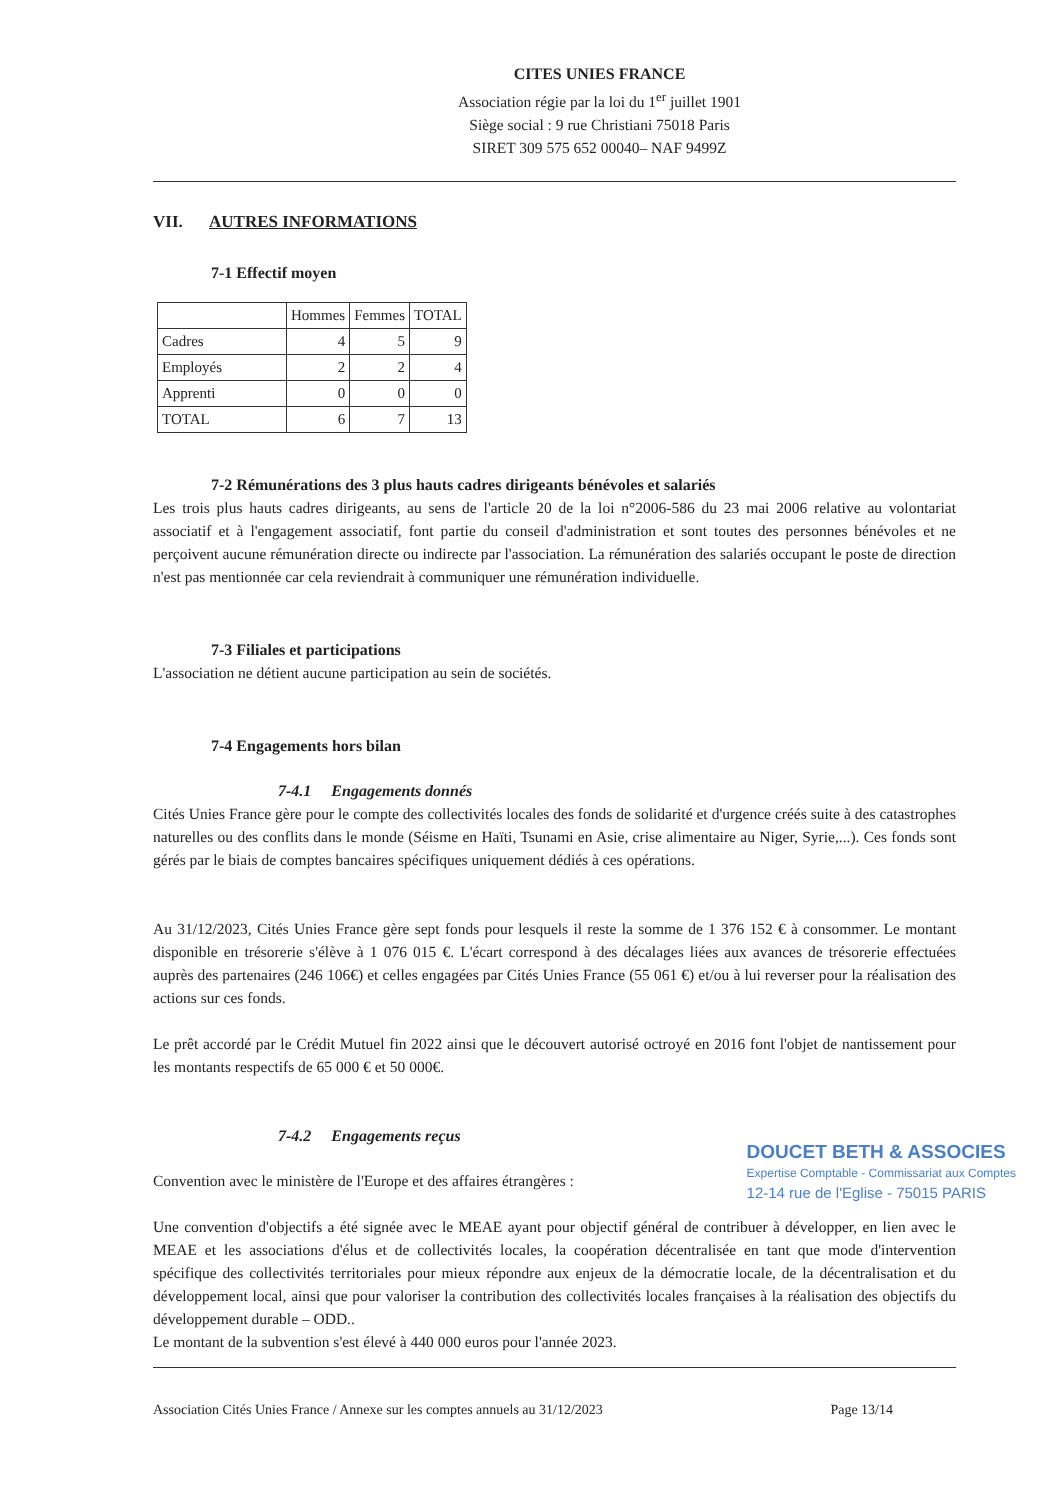CITES UNIES FRANCE
Association régie par la loi du 1<sup>er</sup> juillet 1901
Siège social : 9 rue Christiani 75018 Paris
SIRET 309 575 652 00040– NAF 9499Z
VII. AUTRES INFORMATIONS
7-1 Effectif moyen
| | Hommes | Femmes | TOTAL |
| --- | --- | --- | --- |
| Cadres | 4 | 5 | 9 |
| Employés | 2 | 2 | 4 |
| Apprenti | 0 | 0 | 0 |
| TOTAL | 6 | 7 | 13 |
7-2 Rémunérations des 3 plus hauts cadres dirigeants bénévoles et salariés
Les trois plus hauts cadres dirigeants, au sens de l'article 20 de la loi n°2006-586 du 23 mai 2006 relative au volontariat associatif et à l'engagement associatif, font partie du conseil d'administration et sont toutes des personnes bénévoles et ne perçoivent aucune rémunération directe ou indirecte par l'association. La rémunération des salariés occupant le poste de direction n'est pas mentionnée car cela reviendrait à communiquer une rémunération individuelle.
7-3 Filiales et participations
L'association ne détient aucune participation au sein de sociétés.
7-4 Engagements hors bilan
7-4.1 Engagements donnés
Cités Unies France gère pour le compte des collectivités locales des fonds de solidarité et d'urgence créés suite à des catastrophes naturelles ou des conflits dans le monde (Séisme en Haïti, Tsunami en Asie, crise alimentaire au Niger, Syrie,...). Ces fonds sont gérés par le biais de comptes bancaires spécifiques uniquement dédiés à ces opérations.
Au 31/12/2023, Cités Unies France gère sept fonds pour lesquels il reste la somme de 1 376 152 € à consommer. Le montant disponible en trésorerie s'élève à 1 076 015 €. L'écart correspond à des décalages liées aux avances de trésorerie effectuées auprès des partenaires (246 106€) et celles engagées par Cités Unies France (55 061 €) et/ou à lui reverser pour la réalisation des actions sur ces fonds.
Le prêt accordé par le Crédit Mutuel fin 2022 ainsi que le découvert autorisé octroyé en 2016 font l'objet de nantissement pour les montants respectifs de 65 000 € et 50 000€.
7-4.2 Engagements reçus
DOUCET BETH & ASSOCIES
Expertise Comptable - Commissariat aux Comptes
12-14 rue de l'Eglise - 75015 PARIS
Convention avec le ministère de l'Europe et des affaires étrangères :
Une convention d'objectifs a été signée avec le MEAE ayant pour objectif général de contribuer à développer, en lien avec le MEAE et les associations d'élus et de collectivités locales, la coopération décentralisée en tant que mode d'intervention spécifique des collectivités territoriales pour mieux répondre aux enjeux de la démocratie locale, de la décentralisation et du développement local, ainsi que pour valoriser la contribution des collectivités locales françaises à la réalisation des objectifs du développement durable – ODD..
Le montant de la subvention s'est élevé à 440 000 euros pour l'année 2023.
Association Cités Unies France / Annexe sur les comptes annuels au 31/12/2023 Page 13/14